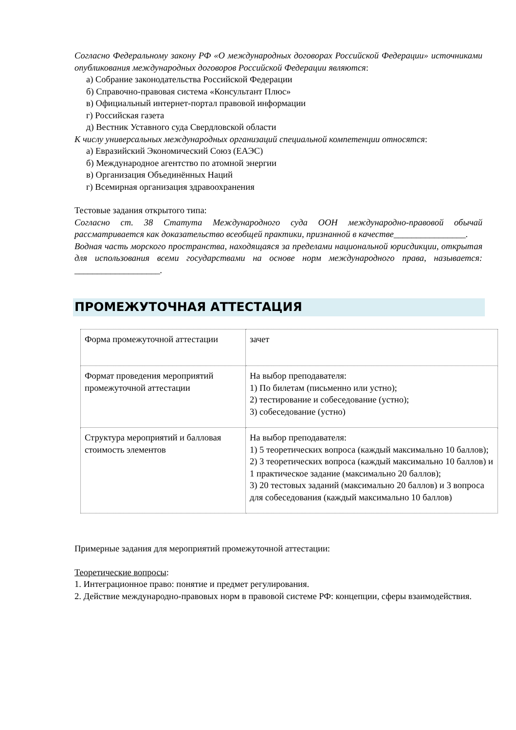Согласно Федеральному закону РФ «О международных договорах Российской Федерации» источниками опубликования международных договоров Российской Федерации являются:
а) Собрание законодательства Российской Федерации
б) Справочно-правовая система «Консультант Плюс»
в) Официальный интернет-портал правовой информации
г) Российская газета
д) Вестник Уставного суда Свердловской области
К числу универсальных международных организаций специальной компетенции относятся:
а) Евразийский Экономический Союз (ЕАЭС)
б) Международное агентство по атомной энергии
в) Организация Объединённых Наций
г) Всемирная организация здравоохранения
Тестовые задания открытого типа:
Согласно ст. 38 Статута Международного суда ООН международно-правовой обычай рассматривается как доказательство всеобщей практики, признанной в качестве________________.
Водная часть морского пространства, находящаяся за пределами национальной юрисдикции, открытая для использования всеми государствами на основе норм международного права, называется: ___________________.
ПРОМЕЖУТОЧНАЯ АТТЕСТАЦИЯ
| Форма промежуточной аттестации | зачет |
| Формат проведения мероприятий промежуточной аттестации | На выбор преподавателя: 1) По билетам (письменно или устно); 2) тестирование и собеседование (устно); 3) собеседование (устно) |
| Структура мероприятий и балловая стоимость элементов | На выбор преподавателя: 1) 5 теоретических вопроса (каждый максимально 10 баллов); 2) 3 теоретических вопроса (каждый максимально 10 баллов) и 1 практическое задание (максимально 20 баллов); 3) 20 тестовых заданий (максимально 20 баллов) и 3 вопроса для собеседования (каждый максимально 10 баллов) |
Примерные задания для мероприятий промежуточной аттестации:
Теоретические вопросы:
1. Интеграционное право: понятие и предмет регулирования.
2. Действие международно-правовых норм в правовой системе РФ: концепции, сферы взаимодействия.